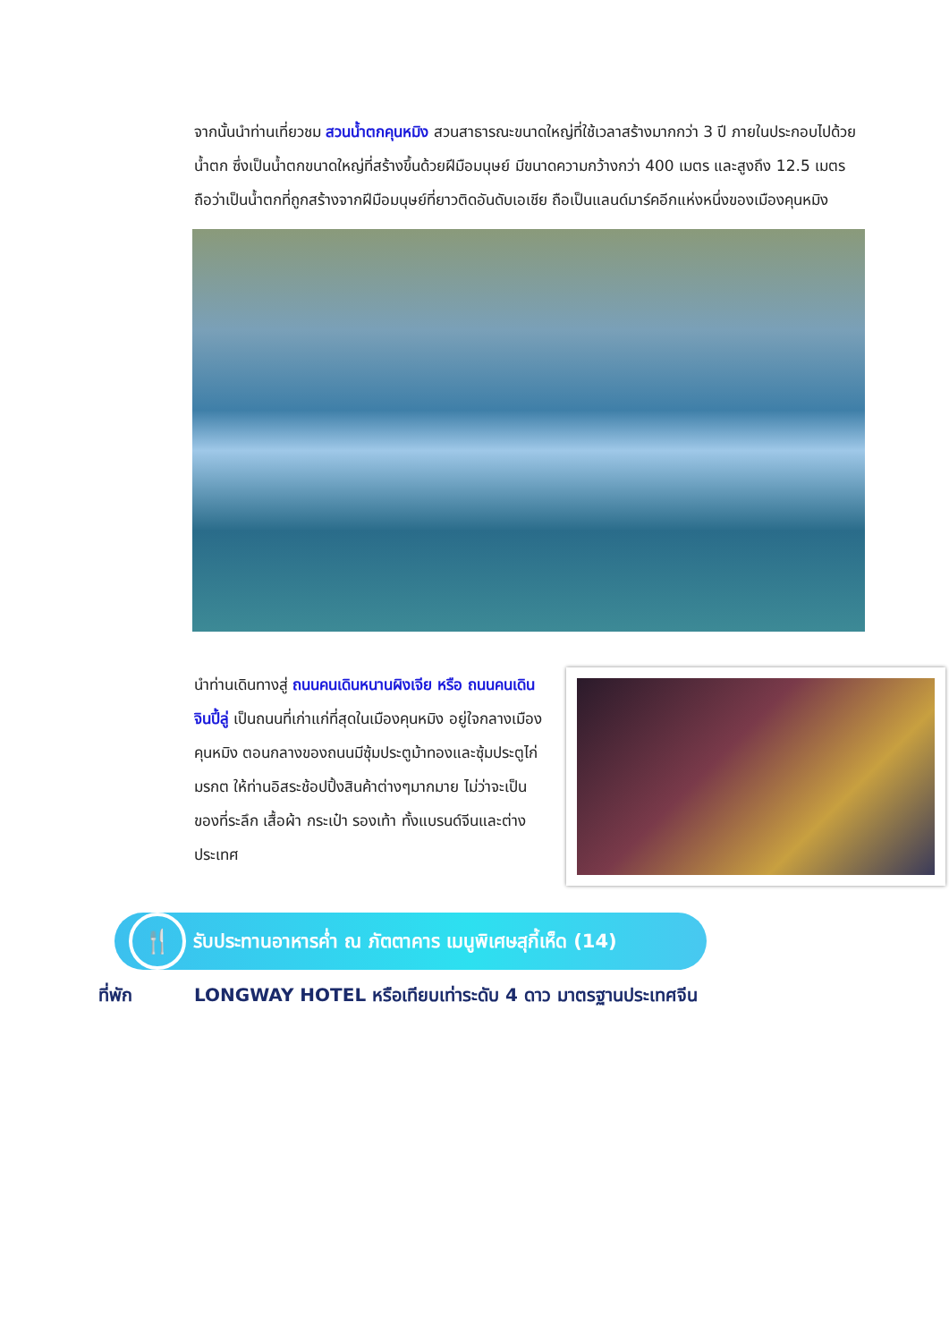จากนั้นนำท่านเที่ยวชม สวนน้ำตกคุนหมิง สวนสาธารณะขนาดใหญ่ที่ใช้เวลาสร้างมากกว่า 3 ปี ภายในประกอบไปด้วยน้ำตก ซึ่งเป็นน้ำตกขนาดใหญ่ที่สร้างขึ้นด้วยฝีมือมนุษย์ มีขนาดความกว้างกว่า 400 เมตร และสูงถึง 12.5 เมตร ถือว่าเป็นน้ำตกที่ถูกสร้างจากฝีมือมนุษย์ที่ยาวติดอันดับเอเชีย ถือเป็นแลนด์มาร์คอีกแห่งหนึ่งของเมืองคุนหมิง
นำท่านเดินทางสู่ ถนนคนเดินหนานผิงเจีย หรือ ถนนคนเดินจินปี้ลู่ เป็นถนนที่เก่าแก่ที่สุดในเมืองคุนหมิง อยู่ใจกลางเมืองคุนหมิง ตอนกลางของถนนมีซุ้มประตูม้าทองและซุ้มประตูไก่มรกต ให้ท่านอิสระช้อปปิ้งสินค้าต่างๆมากมาย ไม่ว่าจะเป็นของที่ระลึก เสื้อผ้า กระเป๋า รองเท้า ทั้งแบรนด์จีนและต่างประเทศ
🍴
รับประทานอาหารค่ำ ณ ภัตตาคาร เมนูพิเศษสุกี้เห็ด (14)
ที่พัก LONGWAY HOTEL หรือเทียบเท่าระดับ 4 ดาว มาตรฐานประเทศจีน